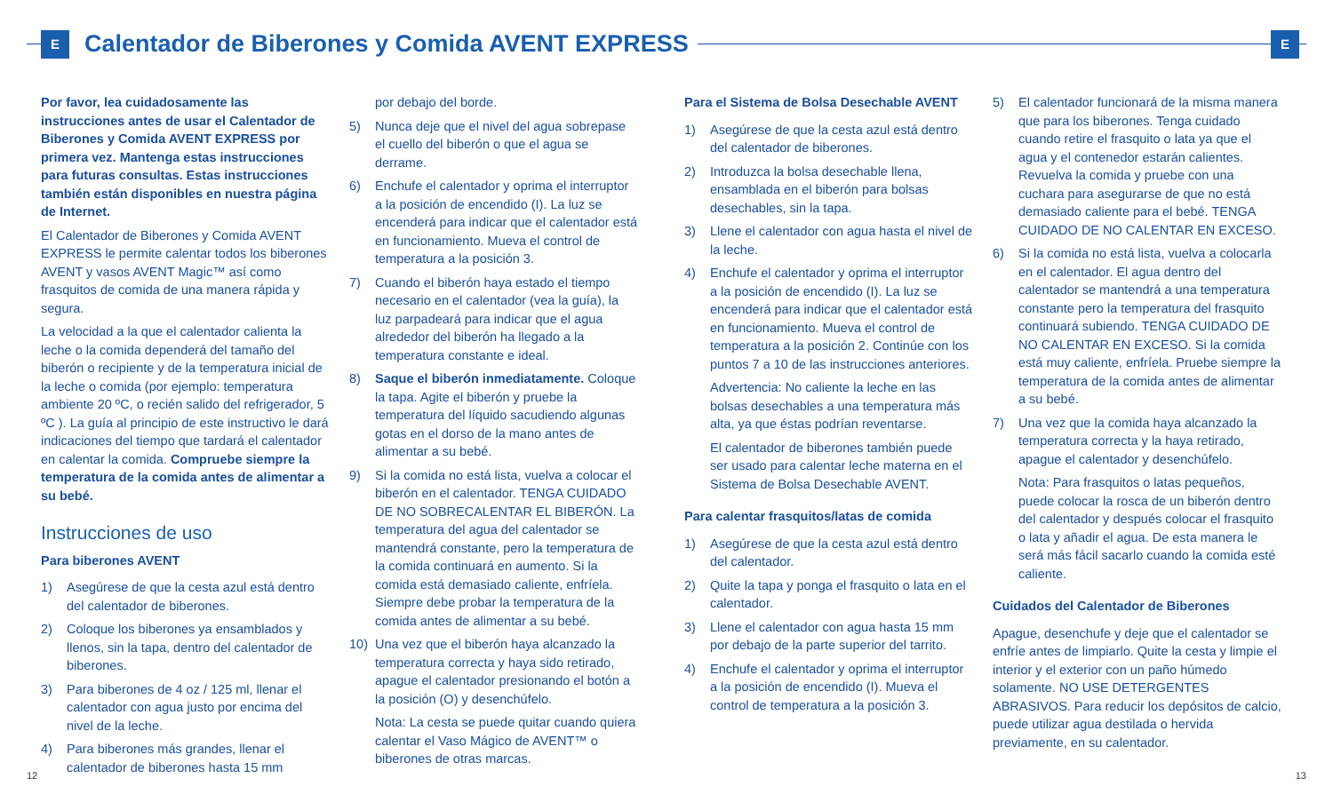E
Calentador de Biberones y Comida AVENT EXPRESS
E
Por favor, lea cuidadosamente las instrucciones antes de usar el Calentador de Biberones y Comida AVENT EXPRESS por primera vez. Mantenga estas instrucciones para futuras consultas. Estas instrucciones también están disponibles en nuestra página de Internet.
El Calentador de Biberones y Comida AVENT EXPRESS le permite calentar todos los biberones AVENT y vasos AVENT Magic™ así como frasquitos de comida de una manera rápida y segura.
La velocidad a la que el calentador calienta la leche o la comida dependerá del tamaño del biberón o recipiente y de la temperatura inicial de la leche o comida (por ejemplo: temperatura ambiente 20 ºC, o recién salido del refrigerador, 5 ºC ). La guía al principio de este instructivo le dará indicaciones del tiempo que tardará el calentador en calentar la comida. Compruebe siempre la temperatura de la comida antes de alimentar a su bebé.
Instrucciones de uso
Para biberones AVENT
1) Asegúrese de que la cesta azul está dentro del calentador de biberones.
2) Coloque los biberones ya ensamblados y llenos, sin la tapa, dentro del calentador de biberones.
3) Para biberones de 4 oz / 125 ml, llenar el calentador con agua justo por encima del nivel de la leche.
4) Para biberones más grandes, llenar el calentador de biberones hasta 15 mm
por debajo del borde.
5) Nunca deje que el nivel del agua sobrepase el cuello del biberón o que el agua se derrame.
6) Enchufe el calentador y oprima el interruptor a la posición de encendido (I). La luz se encenderá para indicar que el calentador está en funcionamiento. Mueva el control de temperatura a la posición 3.
7) Cuando el biberón haya estado el tiempo necesario en el calentador (vea la guía), la luz parpadeará para indicar que el agua alrededor del biberón ha llegado a la temperatura constante e ideal.
8) Saque el biberón inmediatamente. Coloque la tapa. Agite el biberón y pruebe la temperatura del líquido sacudiendo algunas gotas en el dorso de la mano antes de alimentar a su bebé.
9) Si la comida no está lista, vuelva a colocar el biberón en el calentador. TENGA CUIDADO DE NO SOBRECALENTAR EL BIBERÓN. La temperatura del agua del calentador se mantendrá constante, pero la temperatura de la comida continuará en aumento. Si la comida está demasiado caliente, enfríela. Siempre debe probar la temperatura de la comida antes de alimentar a su bebé.
10) Una vez que el biberón haya alcanzado la temperatura correcta y haya sido retirado, apague el calentador presionando el botón a la posición (O) y desenchúfelo.
Nota: La cesta se puede quitar cuando quiera calentar el Vaso Mágico de AVENT™ o biberones de otras marcas.
Para el Sistema de Bolsa Desechable AVENT
1) Asegúrese de que la cesta azul está dentro del calentador de biberones.
2) Introduzca la bolsa desechable llena, ensamblada en el biberón para bolsas desechables, sin la tapa.
3) Llene el calentador con agua hasta el nivel de la leche.
4) Enchufe el calentador y oprima el interruptor a la posición de encendido (I). La luz se encenderá para indicar que el calentador está en funcionamiento. Mueva el control de temperatura a la posición 2. Continúe con los puntos 7 a 10 de las instrucciones anteriores.
Advertencia: No caliente la leche en las bolsas desechables a una temperatura más alta, ya que éstas podrían reventarse.
El calentador de biberones también puede ser usado para calentar leche materna en el Sistema de Bolsa Desechable AVENT.
Para calentar frasquitos/latas de comida
1) Asegúrese de que la cesta azul está dentro del calentador.
2) Quite la tapa y ponga el frasquito o lata en el calentador.
3) Llene el calentador con agua hasta 15 mm por debajo de la parte superior del tarrito.
4) Enchufe el calentador y oprima el interruptor a la posición de encendido (I). Mueva el control de temperatura a la posición 3.
5) El calentador funcionará de la misma manera que para los biberones. Tenga cuidado cuando retire el frasquito o lata ya que el agua y el contenedor estarán calientes. Revuelva la comida y pruebe con una cuchara para asegurarse de que no está demasiado caliente para el bebé. TENGA CUIDADO DE NO CALENTAR EN EXCESO.
6) Si la comida no está lista, vuelva a colocarla en el calentador. El agua dentro del calentador se mantendrá a una temperatura constante pero la temperatura del frasquito continuará subiendo. TENGA CUIDADO DE NO CALENTAR EN EXCESO. Si la comida está muy caliente, enfríela. Pruebe siempre la temperatura de la comida antes de alimentar a su bebé.
7) Una vez que la comida haya alcanzado la temperatura correcta y la haya retirado, apague el calentador y desenchúfelo.
Nota: Para frasquitos o latas pequeños, puede colocar la rosca de un biberón dentro del calentador y después colocar el frasquito o lata y añadir el agua. De esta manera le será más fácil sacarlo cuando la comida esté caliente.
Cuidados del Calentador de Biberones
Apague, desenchufe y deje que el calentador se enfríe antes de limpiarlo. Quite la cesta y limpie el interior y el exterior con un paño húmedo solamente. NO USE DETERGENTES ABRASIVOS. Para reducir los depósitos de calcio, puede utilizar agua destilada o hervida previamente, en su calentador.
12 13